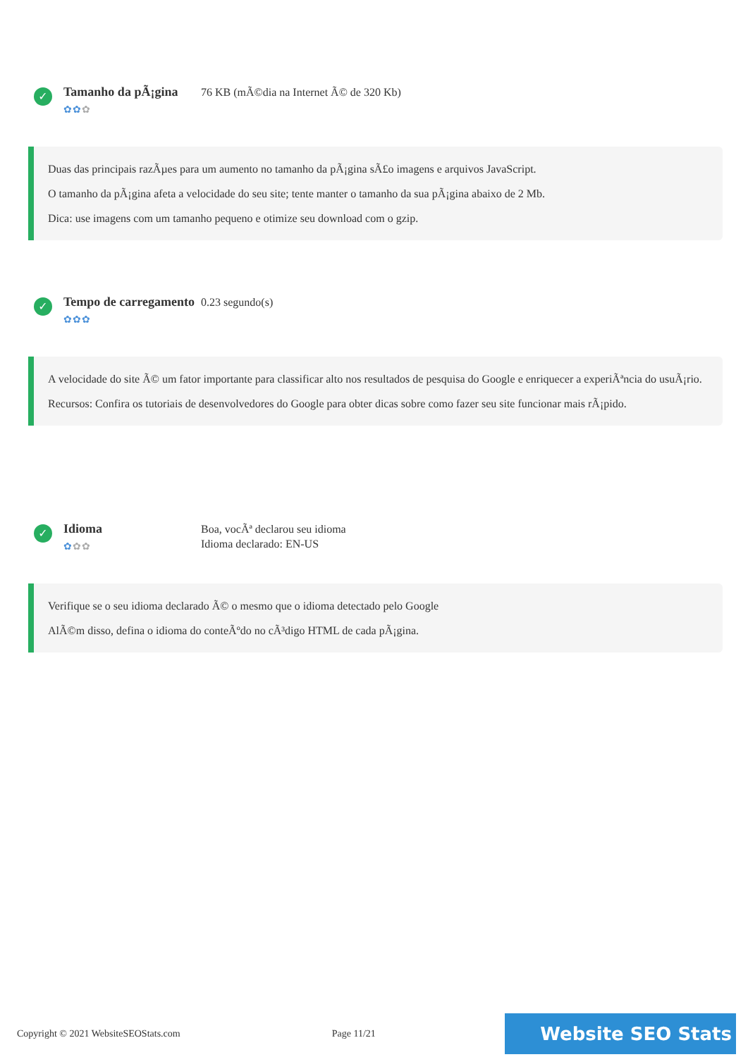✓
Tamanho da pÃ¡gina
✿✿✿
76 KB (mÃ©dia na Internet Ã© de 320 Kb)
Duas das principais razÃµes para um aumento no tamanho da pÃ¡gina sÃ£o imagens e arquivos JavaScript.
O tamanho da pÃ¡gina afeta a velocidade do seu site; tente manter o tamanho da sua pÃ¡gina abaixo de 2 Mb.
Dica: use imagens com um tamanho pequeno e otimize seu download com o gzip.
✓
Tempo de carregamento
✿✿✿
0.23 segundo(s)
A velocidade do site Ã© um fator importante para classificar alto nos resultados de pesquisa do Google e enriquecer a experiÃªncia do usuÃ¡rio.
Recursos: Confira os tutoriais de desenvolvedores do Google para obter dicas sobre como fazer seu site funcionar mais rÃ¡pido.
✓
Idioma
✿✿✿
Boa, vocÃª declarou seu idioma
Idioma declarado: EN-US
Verifique se o seu idioma declarado Ã© o mesmo que o idioma detectado pelo Google
AlÃ©m disso, defina o idioma do conteÃºdo no cÃ³digo HTML de cada pÃ¡gina.
Copyright © 2021 WebsiteSEOStats.com Page 11/21 Website SEO Stats